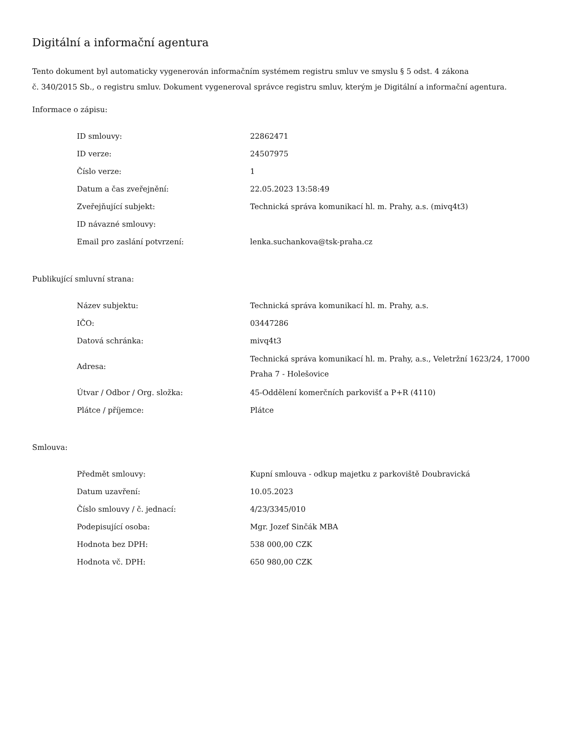Digitální a informační agentura
Tento dokument byl automaticky vygenerován informačním systémem registru smluv ve smyslu § 5 odst. 4 zákona
č. 340/2015 Sb., o registru smluv. Dokument vygeneroval správce registru smluv, kterým je Digitální a informační agentura.
Informace o zápisu:
| ID smlouvy: | 22862471 |
| ID verze: | 24507975 |
| Číslo verze: | 1 |
| Datum a čas zveřejnění: | 22.05.2023 13:58:49 |
| Zveřejňující subjekt: | Technická správa komunikací hl. m. Prahy, a.s. (mivq4t3) |
| ID návazné smlouvy: | |
| Email pro zaslání potvrzení: | lenka.suchankova@tsk-praha.cz |
Publikující smluvní strana:
| Název subjektu: | Technická správa komunikací hl. m. Prahy, a.s. |
| IČO: | 03447286 |
| Datová schránka: | mivq4t3 |
| Adresa: | Technická správa komunikací hl. m. Prahy, a.s., Veletržní 1623/24, 17000 Praha 7 - Holešovice |
| Útvar / Odbor / Org. složka: | 45-Oddělení komerčních parkovišť a P+R (4110) |
| Plátce / příjemce: | Plátce |
Smlouva:
| Předmět smlouvy: | Kupní smlouva - odkup majetku z parkoviště Doubravická |
| Datum uzavření: | 10.05.2023 |
| Číslo smlouvy / č. jednací: | 4/23/3345/010 |
| Podepisující osoba: | Mgr. Jozef Sinčák MBA |
| Hodnota bez DPH: | 538 000,00 CZK |
| Hodnota vč. DPH: | 650 980,00 CZK |